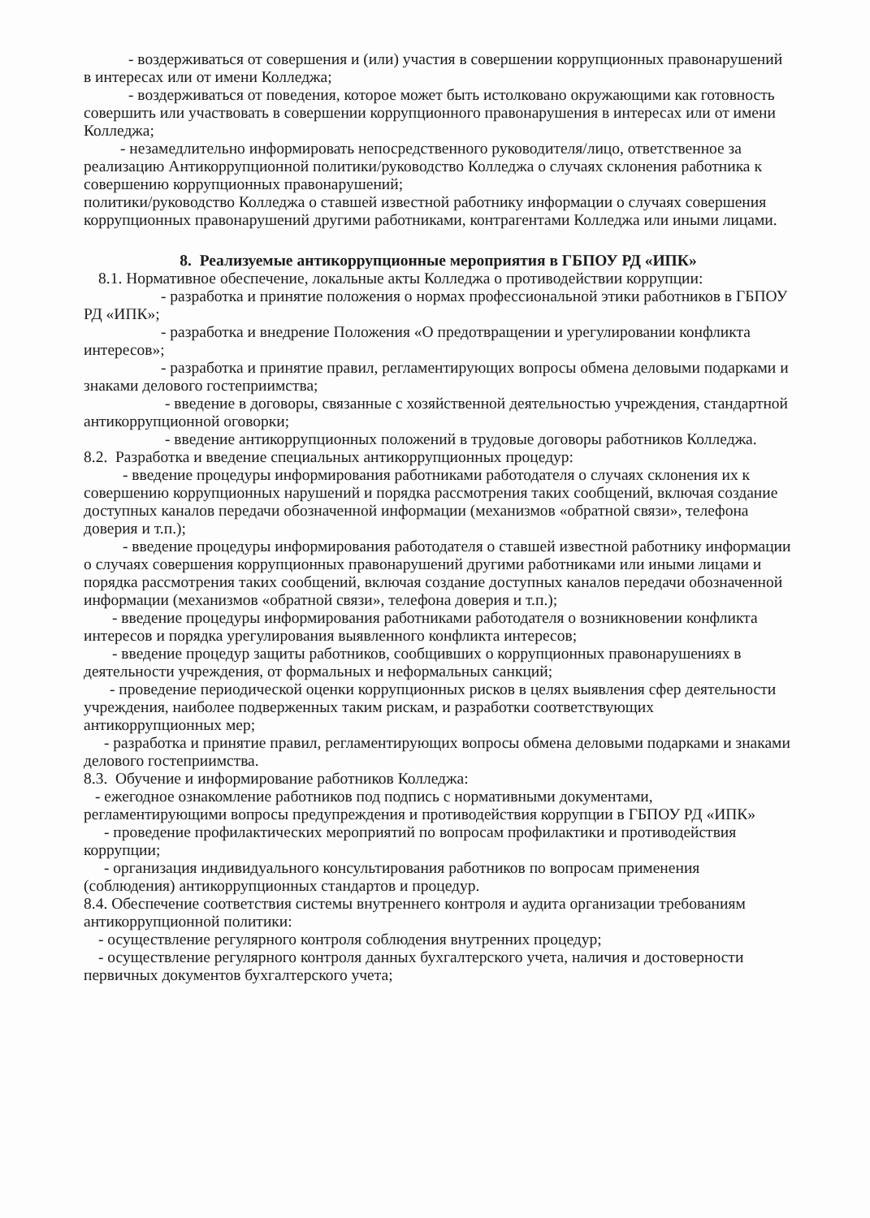- воздерживаться от совершения и (или) участия в совершении коррупционных правонарушений в интересах или от имени Колледжа;
- воздерживаться от поведения, которое может быть истолковано окружающими как готовность совершить или участвовать в совершении коррупционного правонарушения в интересах или от имени Колледжа;
- незамедлительно информировать непосредственного руководителя/лицо, ответственное за реализацию Антикоррупционной политики/руководство Колледжа о случаях склонения работника к совершению коррупционных правонарушений;
политики/руководство Колледжа о ставшей известной работнику информации о случаях совершения коррупционных правонарушений другими работниками, контрагентами Колледжа или иными лицами.
8. Реализуемые антикоррупционные мероприятия в ГБПОУ РД «ИПК»
8.1. Нормативное обеспечение, локальные акты Колледжа о противодействии коррупции:
- разработка и принятие положения о нормах профессиональной этики работников в ГБПОУ РД «ИПК»;
- разработка и внедрение Положения «О предотвращении и урегулировании конфликта интересов»;
- разработка и принятие правил, регламентирующих вопросы обмена деловыми подарками и знаками делового гостеприимства;
- введение в договоры, связанные с хозяйственной деятельностью учреждения, стандартной антикоррупционной оговорки;
- введение антикоррупционных положений в трудовые договоры работников Колледжа.
8.2. Разработка и введение специальных антикоррупционных процедур:
- введение процедуры информирования работниками работодателя о случаях склонения их к совершению коррупционных нарушений и порядка рассмотрения таких сообщений, включая создание доступных каналов передачи обозначенной информации (механизмов «обратной связи», телефона доверия и т.п.);
- введение процедуры информирования работодателя о ставшей известной работнику информации о случаях совершения коррупционных правонарушений другими работниками или иными лицами и порядка рассмотрения таких сообщений, включая создание доступных каналов передачи обозначенной информации (механизмов «обратной связи», телефона доверия и т.п.);
- введение процедуры информирования работниками работодателя о возникновении конфликта интересов и порядка урегулирования выявленного конфликта интересов;
- введение процедур защиты работников, сообщивших о коррупционных правонарушениях в деятельности учреждения, от формальных и неформальных санкций;
- проведение периодической оценки коррупционных рисков в целях выявления сфер деятельности учреждения, наиболее подверженных таким рискам, и разработки соответствующих антикоррупционных мер;
- разработка и принятие правил, регламентирующих вопросы обмена деловыми подарками и знаками делового гостеприимства.
8.3. Обучение и информирование работников Колледжа:
- ежегодное ознакомление работников под подпись с нормативными документами, регламентирующими вопросы предупреждения и противодействия коррупции в ГБПОУ РД «ИПК»
- проведение профилактических мероприятий по вопросам профилактики и противодействия коррупции;
- организация индивидуального консультирования работников по вопросам применения (соблюдения) антикоррупционных стандартов и процедур.
8.4. Обеспечение соответствия системы внутреннего контроля и аудита организации требованиям антикоррупционной политики:
- осуществление регулярного контроля соблюдения внутренних процедур;
- осуществление регулярного контроля данных бухгалтерского учета, наличия и достоверности первичных документов бухгалтерского учета;